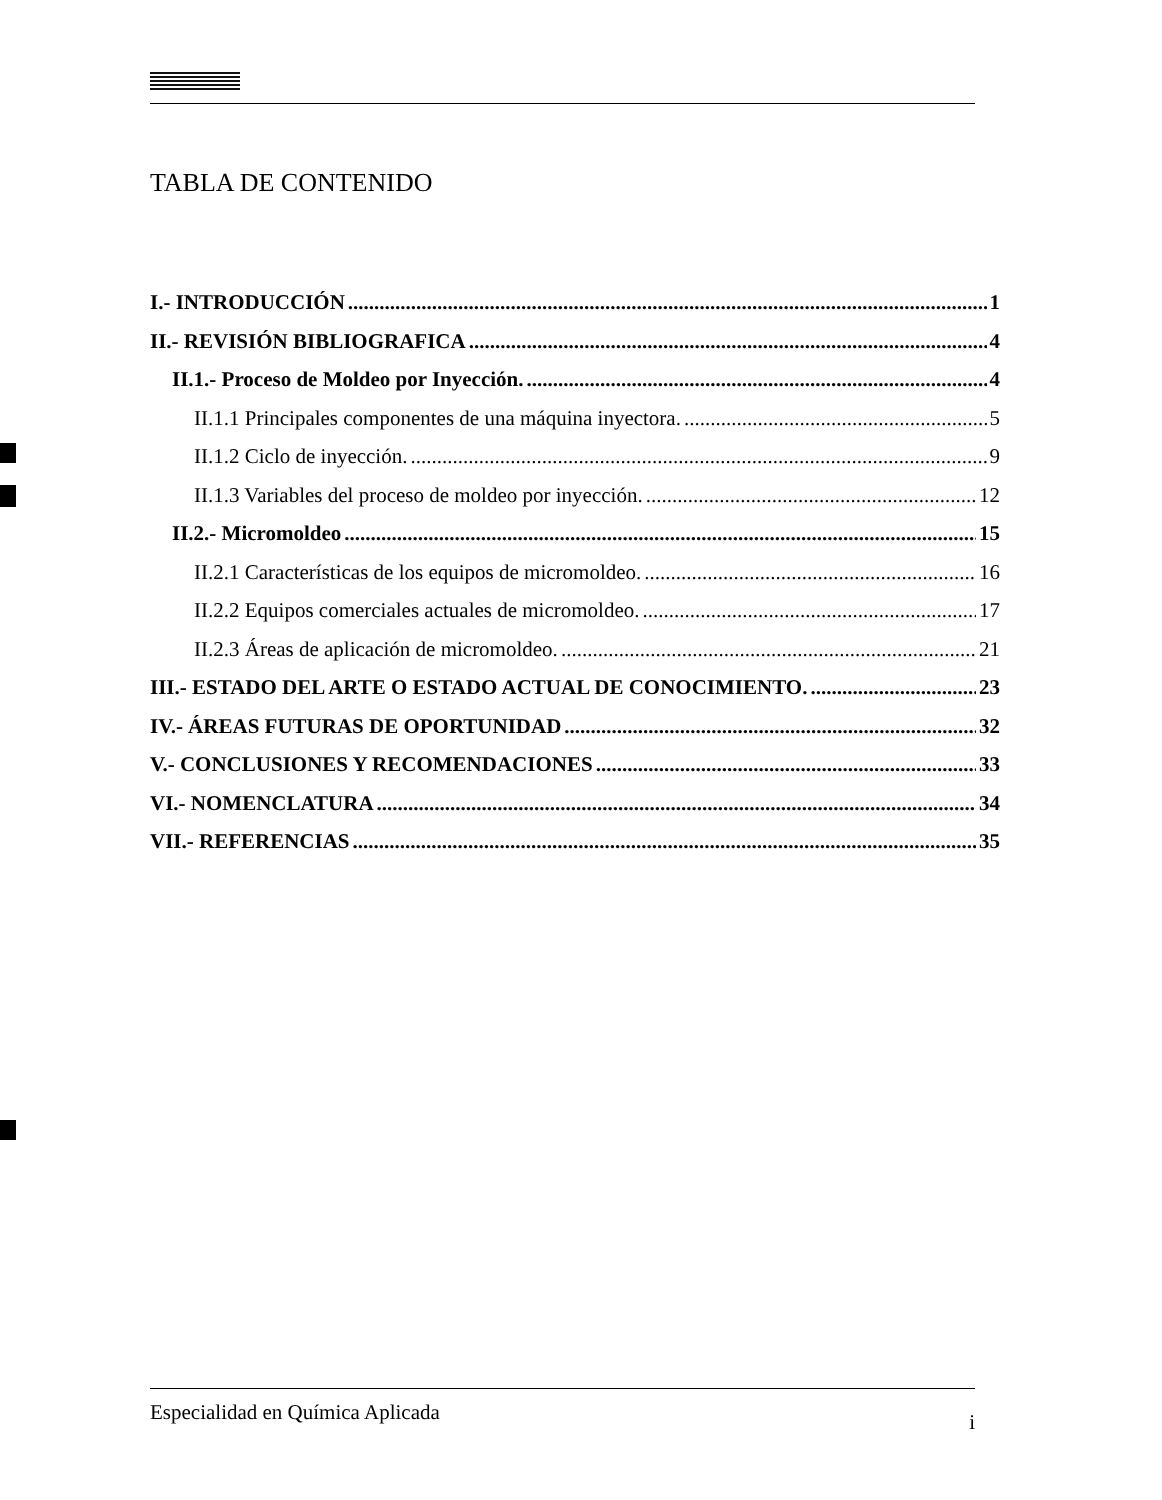TABLA DE CONTENIDO
I.- INTRODUCCIÓN 1
II.- REVISIÓN BIBLIOGRAFICA 4
II.1.- Proceso de Moldeo por Inyección. 4
II.1.1 Principales componentes de una máquina inyectora. 5
II.1.2 Ciclo de inyección. 9
II.1.3 Variables del proceso de moldeo por inyección. 12
II.2.- Micromoldeo 15
II.2.1 Características de los equipos de micromoldeo. 16
II.2.2 Equipos comerciales actuales de micromoldeo. 17
II.2.3 Áreas de aplicación de micromoldeo. 21
III.- ESTADO DEL ARTE O ESTADO ACTUAL DE CONOCIMIENTO. 23
IV.- ÁREAS FUTURAS DE OPORTUNIDAD 32
V.- CONCLUSIONES Y RECOMENDACIONES 33
VI.- NOMENCLATURA 34
VII.- REFERENCIAS 35
Especialidad en Química Aplicada i